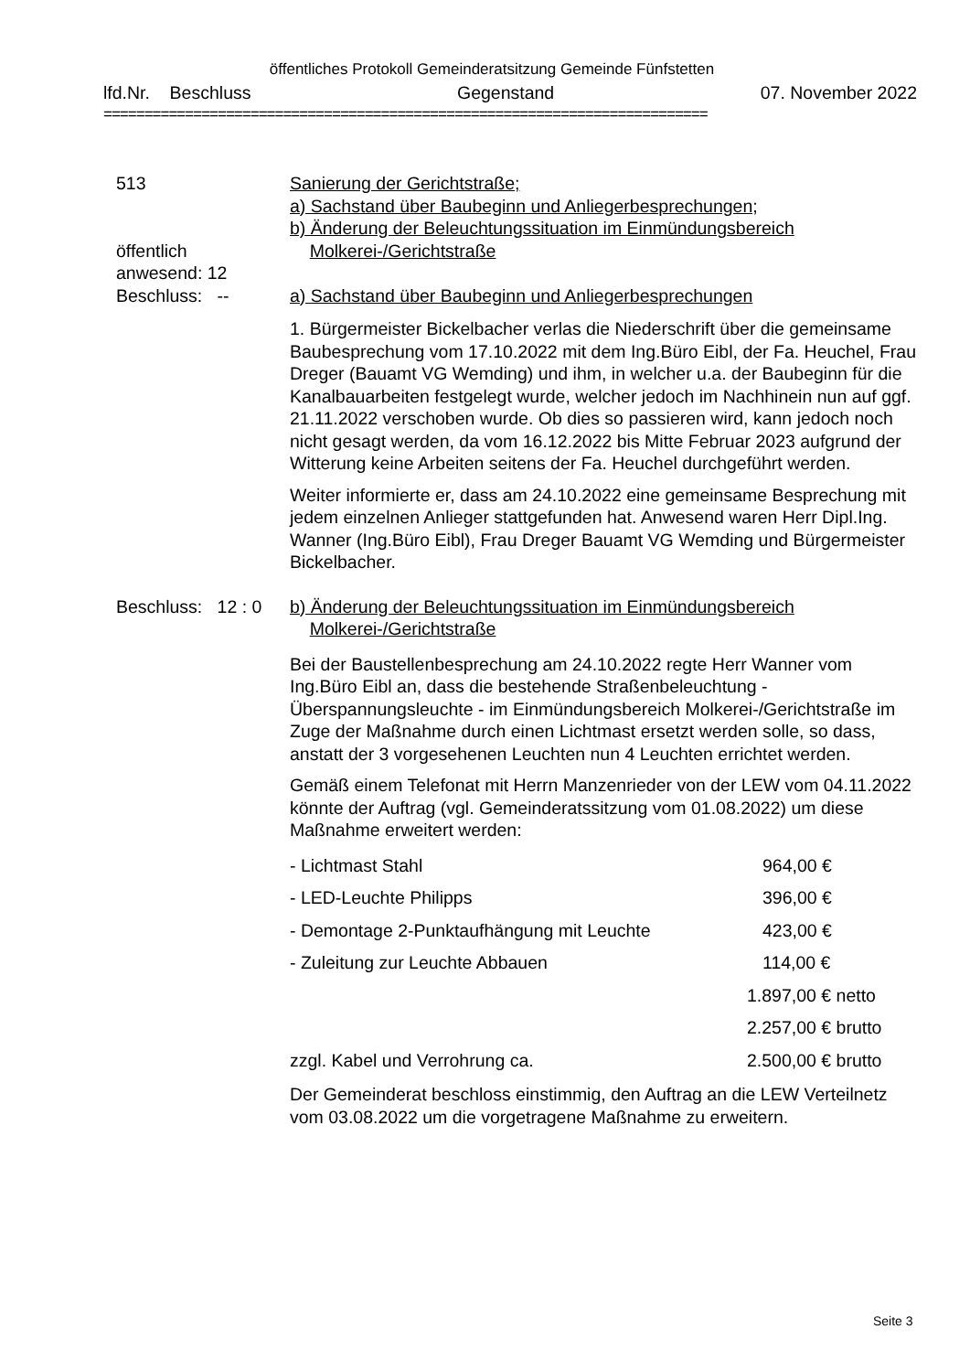öffentliches Protokoll Gemeinderatsitzung Gemeinde Fünfstetten
lfd.Nr. Beschluss Gegenstand 07. November 2022
==========================================================================
513
öffentlich
anwesend: 12
Beschluss: --
Sanierung der Gerichtstraße;
a) Sachstand über Baubeginn und Anliegerbesprechungen;
b) Änderung der Beleuchtungssituation im Einmündungsbereich
Molkerei-/Gerichtstraße
a) Sachstand über Baubeginn und Anliegerbesprechungen
1. Bürgermeister Bickelbacher verlas die Niederschrift über die gemeinsame Baubesprechung vom 17.10.2022 mit dem Ing.Büro Eibl, der Fa. Heuchel, Frau Dreger (Bauamt VG Wemding) und ihm, in welcher u.a. der Baubeginn für die Kanalbauarbeiten festgelegt wurde, welcher jedoch im Nachhinein nun auf ggf. 21.11.2022 verschoben wurde. Ob dies so passieren wird, kann jedoch noch nicht gesagt werden, da vom 16.12.2022 bis Mitte Februar 2023 aufgrund der Witterung keine Arbeiten seitens der Fa. Heuchel durchgeführt werden.
Weiter informierte er, dass am 24.10.2022 eine gemeinsame Besprechung mit jedem einzelnen Anlieger stattgefunden hat. Anwesend waren Herr Dipl.Ing. Wanner (Ing.Büro Eibl), Frau Dreger Bauamt VG Wemding und Bürgermeister Bickelbacher.
Beschluss: 12 : 0
b) Änderung der Beleuchtungssituation im Einmündungsbereich
Molkerei-/Gerichtstraße
Bei der Baustellenbesprechung am 24.10.2022 regte Herr Wanner vom Ing.Büro Eibl an, dass die bestehende Straßenbeleuchtung - Überspannungsleuchte - im Einmündungsbereich Molkerei-/Gerichtstraße im Zuge der Maßnahme durch einen Lichtmast ersetzt werden solle, so dass, anstatt der 3 vorgesehenen Leuchten nun 4 Leuchten errichtet werden.
Gemäß einem Telefonat mit Herrn Manzenrieder von der LEW vom 04.11.2022 könnte der Auftrag (vgl. Gemeinderatssitzung vom 01.08.2022) um diese Maßnahme erweitert werden:
| - Lichtmast Stahl | 964,00 € |
| - LED-Leuchte Philipps | 396,00 € |
| - Demontage 2-Punktaufhängung mit Leuchte | 423,00 € |
| - Zuleitung zur Leuchte Abbauen | 114,00 € |
| | 1.897,00 € netto |
| | 2.257,00 € brutto |
| zzgl. Kabel und Verrohrung ca. | 2.500,00 € brutto |
Der Gemeinderat beschloss einstimmig, den Auftrag an die LEW Verteilnetz vom 03.08.2022 um die vorgetragene Maßnahme zu erweitern.
Seite 3